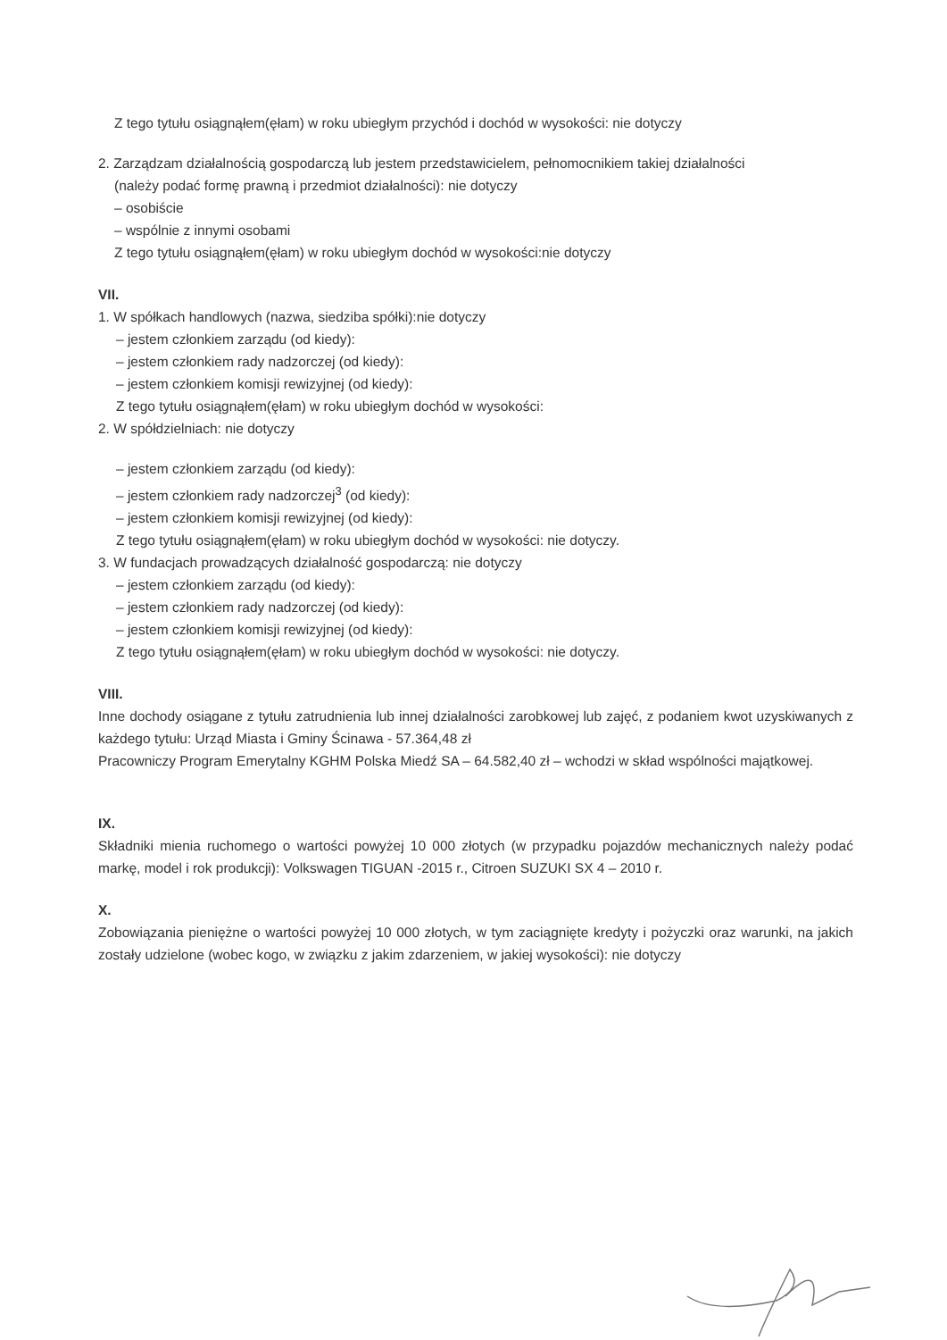Z tego tytułu osiągnąłem(ęłam) w roku ubiegłym przychód i dochód w wysokości: nie dotyczy
2. Zarządzam działalnością gospodarczą lub jestem przedstawicielem, pełnomocnikiem takiej działalności
(należy podać formę prawną i przedmiot działalności): nie dotyczy
– osobiście
– wspólnie z innymi osobami
Z tego tytułu osiągnąłem(ęłam) w roku ubiegłym dochód w wysokości:nie dotyczy
VII.
1. W spółkach handlowych (nazwa, siedziba spółki):nie dotyczy
– jestem członkiem zarządu (od kiedy):
– jestem członkiem rady nadzorczej (od kiedy):
– jestem członkiem komisji rewizyjnej (od kiedy):
Z tego tytułu osiągnąłem(ęłam) w roku ubiegłym dochód w wysokości:
2. W spółdzielniach: nie dotyczy
– jestem członkiem zarządu (od kiedy):
– jestem członkiem rady nadzorczej<sup>3</sup> (od kiedy):
– jestem członkiem komisji rewizyjnej (od kiedy):
Z tego tytułu osiągnąłem(ęłam) w roku ubiegłym dochód w wysokości: nie dotyczy.
3. W fundacjach prowadzących działalność gospodarczą: nie dotyczy
– jestem członkiem zarządu (od kiedy):
– jestem członkiem rady nadzorczej (od kiedy):
– jestem członkiem komisji rewizyjnej (od kiedy):
Z tego tytułu osiągnąłem(ęłam) w roku ubiegłym dochód w wysokości: nie dotyczy.
VIII.
Inne dochody osiągane z tytułu zatrudnienia lub innej działalności zarobkowej lub zajęć, z podaniem kwot uzyskiwanych z każdego tytułu: Urząd Miasta i Gminy Ścinawa - 57.364,48 zł
Pracowniczy Program Emerytalny KGHM Polska Miedź SA – 64.582,40 zł – wchodzi w skład wspólności majątkowej.
IX.
Składniki mienia ruchomego o wartości powyżej 10 000 złotych (w przypadku pojazdów mechanicznych należy podać markę, model i rok produkcji): Volkswagen TIGUAN -2015 r., Citroen SUZUKI SX 4 – 2010 r.
X.
Zobowiązania pieniężne o wartości powyżej 10 000 złotych, w tym zaciągnięte kredyty i pożyczki oraz warunki, na jakich zostały udzielone (wobec kogo, w związku z jakim zdarzeniem, w jakiej wysokości): nie dotyczy